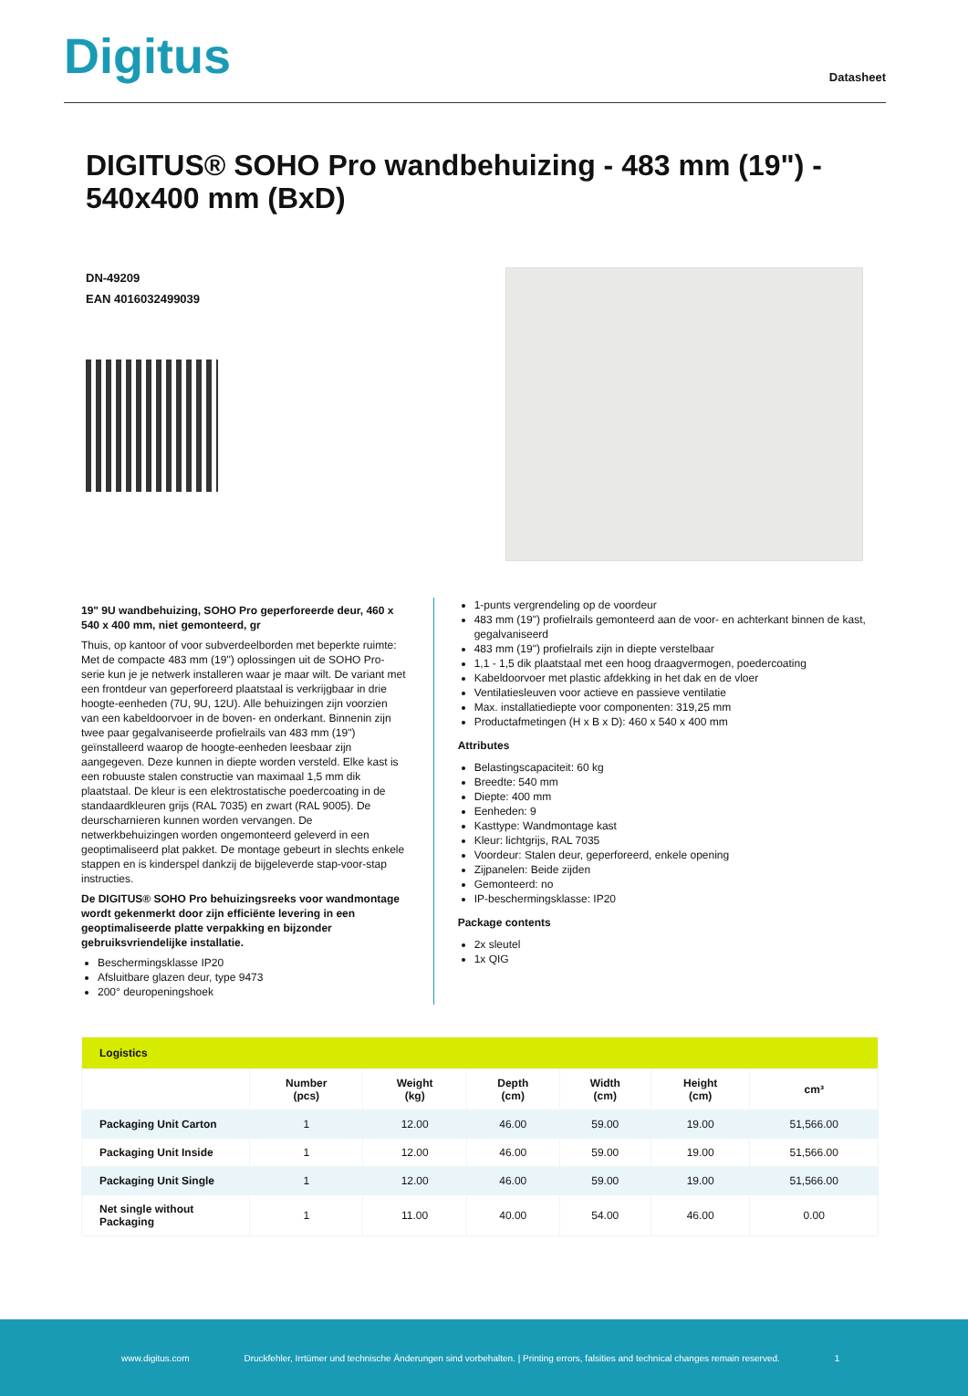Digitus
Datasheet
DIGITUS® SOHO Pro wandbehuizing - 483 mm (19") - 540x400 mm (BxD)
DN-49209
EAN 4016032499039
19" 9U wandbehuizing, SOHO Pro geperforeerde deur, 460 x 540 x 400 mm, niet gemonteerd, gr
Thuis, op kantoor of voor subverdeelborden met beperkte ruimte: Met de compacte 483 mm (19") oplossingen uit de SOHO Pro-serie kun je je netwerk installeren waar je maar wilt. De variant met een frontdeur van geperforeerd plaatstaal is verkrijgbaar in drie hoogte-eenheden (7U, 9U, 12U). Alle behuizingen zijn voorzien van een kabeldoorvoer in de boven- en onderkant. Binnenin zijn twee paar gegalvaniseerde profielrails van 483 mm (19") geïnstalleerd waarop de hoogte-eenheden leesbaar zijn aangegeven. Deze kunnen in diepte worden versteld. Elke kast is een robuuste stalen constructie van maximaal 1,5 mm dik plaatstaal. De kleur is een elektrostatische poedercoating in de standaardkleuren grijs (RAL 7035) en zwart (RAL 9005). De deurscharnieren kunnen worden vervangen. De netwerkbehuizingen worden ongemonteerd geleverd in een geoptimaliseerd plat pakket. De montage gebeurt in slechts enkele stappen en is kinderspel dankzij de bijgeleverde stap-voor-stap instructies.
De DIGITUS® SOHO Pro behuizingsreeks voor wandmontage wordt gekenmerkt door zijn efficiënte levering in een geoptimaliseerde platte verpakking en bijzonder gebruiksvriendelijke installatie.
Beschermingsklasse IP20
Afsluitbare glazen deur, type 9473
200° deuropeningshoek
1-punts vergrendeling op de voordeur
483 mm (19") profielrails gemonteerd aan de voor- en achterkant binnen de kast, gegalvaniseerd
483 mm (19") profielrails zijn in diepte verstelbaar
1,1 - 1,5 dik plaatstaal met een hoog draagvermogen, poedercoating
Kabeldoorvoer met plastic afdekking in het dak en de vloer
Ventilatiesleuven voor actieve en passieve ventilatie
Max. installatiediepte voor componenten: 319,25 mm
Productafmetingen (H x B x D): 460 x 540 x 400 mm
Attributes
Belastingscapaciteit: 60 kg
Breedte: 540 mm
Diepte: 400 mm
Eenheden: 9
Kasttype: Wandmontage kast
Kleur: lichtgrijs, RAL 7035
Voordeur: Stalen deur, geperforeerd, enkele opening
Zijpanelen: Beide zijden
Gemonteerd: no
IP-beschermingsklasse: IP20
Package contents
2x sleutel
1x QIG
| Logistics | | | | | | |
| | Number (pcs) | Weight (kg) | Depth (cm) | Width (cm) | Height (cm) | cm³ |
| Packaging Unit Carton | 1 | 12.00 | 46.00 | 59.00 | 19.00 | 51,566.00 |
| Packaging Unit Inside | 1 | 12.00 | 46.00 | 59.00 | 19.00 | 51,566.00 |
| Packaging Unit Single | 1 | 12.00 | 46.00 | 59.00 | 19.00 | 51,566.00 |
| Net single without Packaging | 1 | 11.00 | 40.00 | 54.00 | 46.00 | 0.00 |
www.digitus.com Druckfehler, Irrtümer und technische Änderungen sind vorbehalten. | Printing errors, falsities and technical changes remain reserved. 1